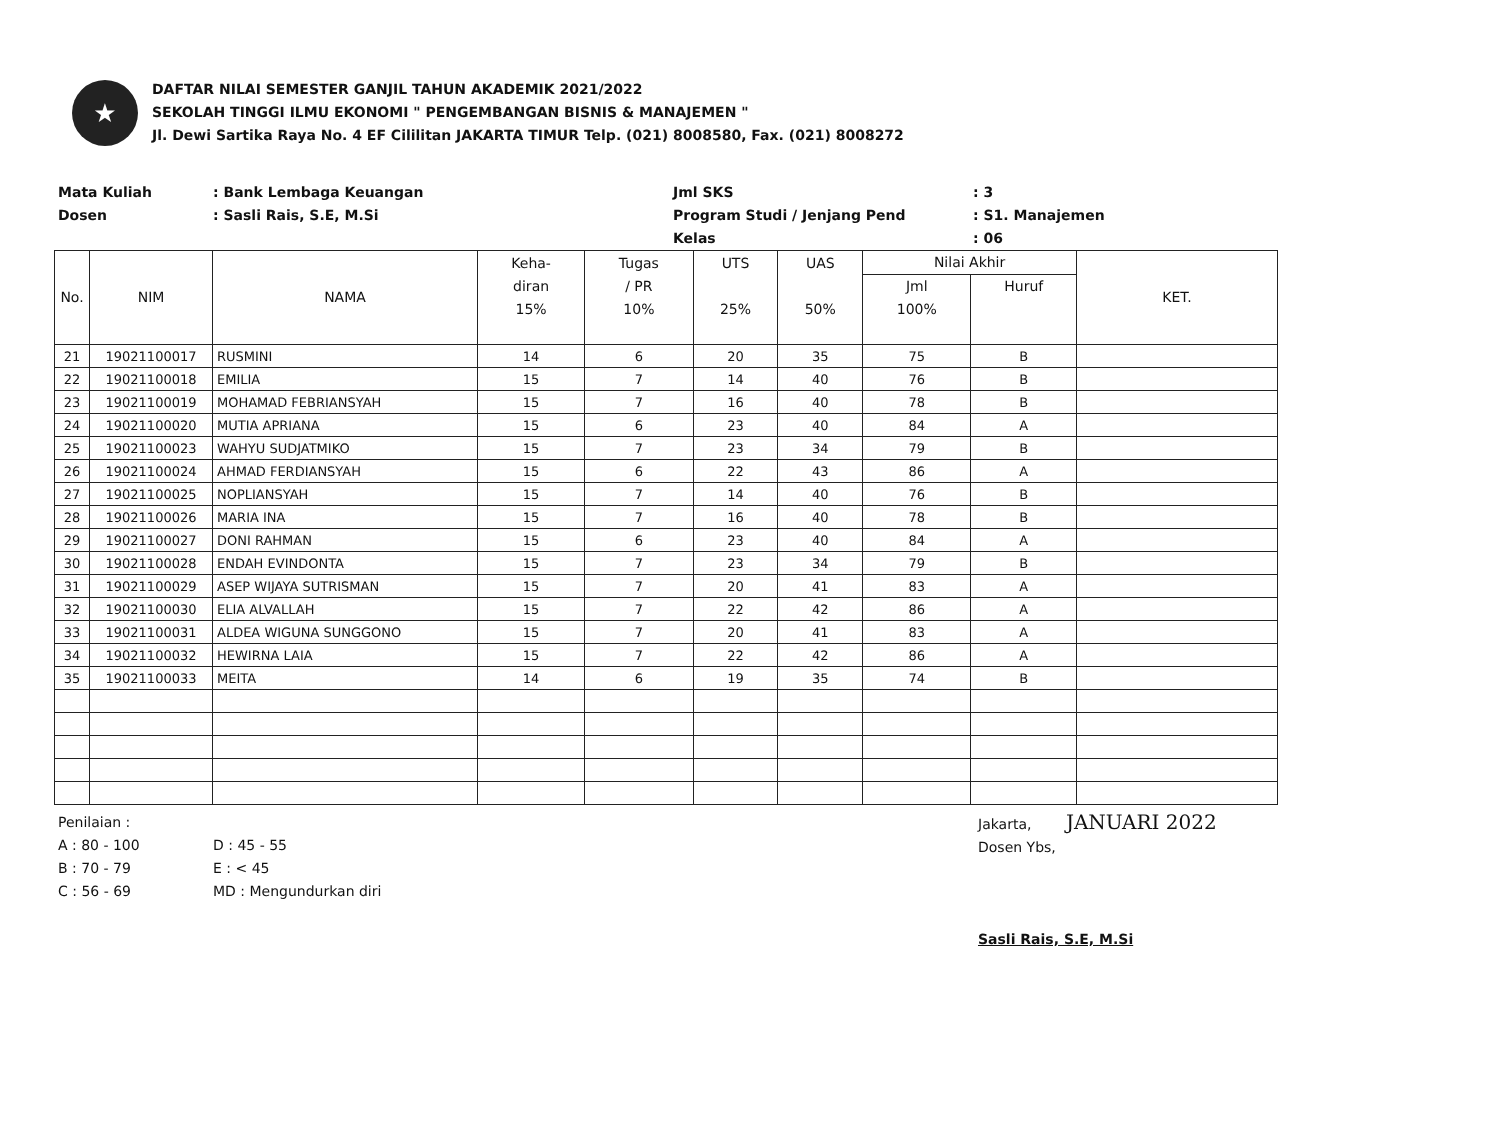★
DAFTAR NILAI SEMESTER GANJIL TAHUN AKADEMIK 2021/2022
SEKOLAH TINGGI ILMU EKONOMI " PENGEMBANGAN BISNIS & MANAJEMEN "
Jl. Dewi Sartika Raya No. 4 EF Cililitan JAKARTA TIMUR Telp. (021) 8008580, Fax. (021) 8008272
Mata Kuliah
: Bank Lembaga Keuangan
Jml SKS
: 3
Dosen
: Sasli Rais, S.E, M.Si
Program Studi / Jenjang Pend
: S1. Manajemen
Kelas
: 06
| No. | NIM | NAMA | Keha- diran 15% | Tugas / PR 10% | UTS 25% | UAS 50% | Nilai Akhir | | KET. |
| --- | --- | --- | --- | --- | --- | --- | --- | --- | --- |
| | | | | | | | Jml 100% | Huruf | |
| 21 | 19021100017 | RUSMINI | 14 | 6 | 20 | 35 | 75 | B | |
| 22 | 19021100018 | EMILIA | 15 | 7 | 14 | 40 | 76 | B | |
| 23 | 19021100019 | MOHAMAD FEBRIANSYAH | 15 | 7 | 16 | 40 | 78 | B | |
| 24 | 19021100020 | MUTIA APRIANA | 15 | 6 | 23 | 40 | 84 | A | |
| 25 | 19021100023 | WAHYU SUDJATMIKO | 15 | 7 | 23 | 34 | 79 | B | |
| 26 | 19021100024 | AHMAD FERDIANSYAH | 15 | 6 | 22 | 43 | 86 | A | |
| 27 | 19021100025 | NOPLIANSYAH | 15 | 7 | 14 | 40 | 76 | B | |
| 28 | 19021100026 | MARIA INA | 15 | 7 | 16 | 40 | 78 | B | |
| 29 | 19021100027 | DONI RAHMAN | 15 | 6 | 23 | 40 | 84 | A | |
| 30 | 19021100028 | ENDAH EVINDONTA | 15 | 7 | 23 | 34 | 79 | B | |
| 31 | 19021100029 | ASEP WIJAYA SUTRISMAN | 15 | 7 | 20 | 41 | 83 | A | |
| 32 | 19021100030 | ELIA ALVALLAH | 15 | 7 | 22 | 42 | 86 | A | |
| 33 | 19021100031 | ALDEA WIGUNA SUNGGONO | 15 | 7 | 20 | 41 | 83 | A | |
| 34 | 19021100032 | HEWIRNA LAIA | 15 | 7 | 22 | 42 | 86 | A | |
| 35 | 19021100033 | MEITA | 14 | 6 | 19 | 35 | 74 | B | |
Penilaian :
A : 80 - 100
B : 70 - 79
C : 56 - 69
D : 45 - 55
E : < 45
MD : Mengundurkan diri
Jakarta, JANUARI 2022
Dosen Ybs,
Sasli Rais, S.E, M.Si